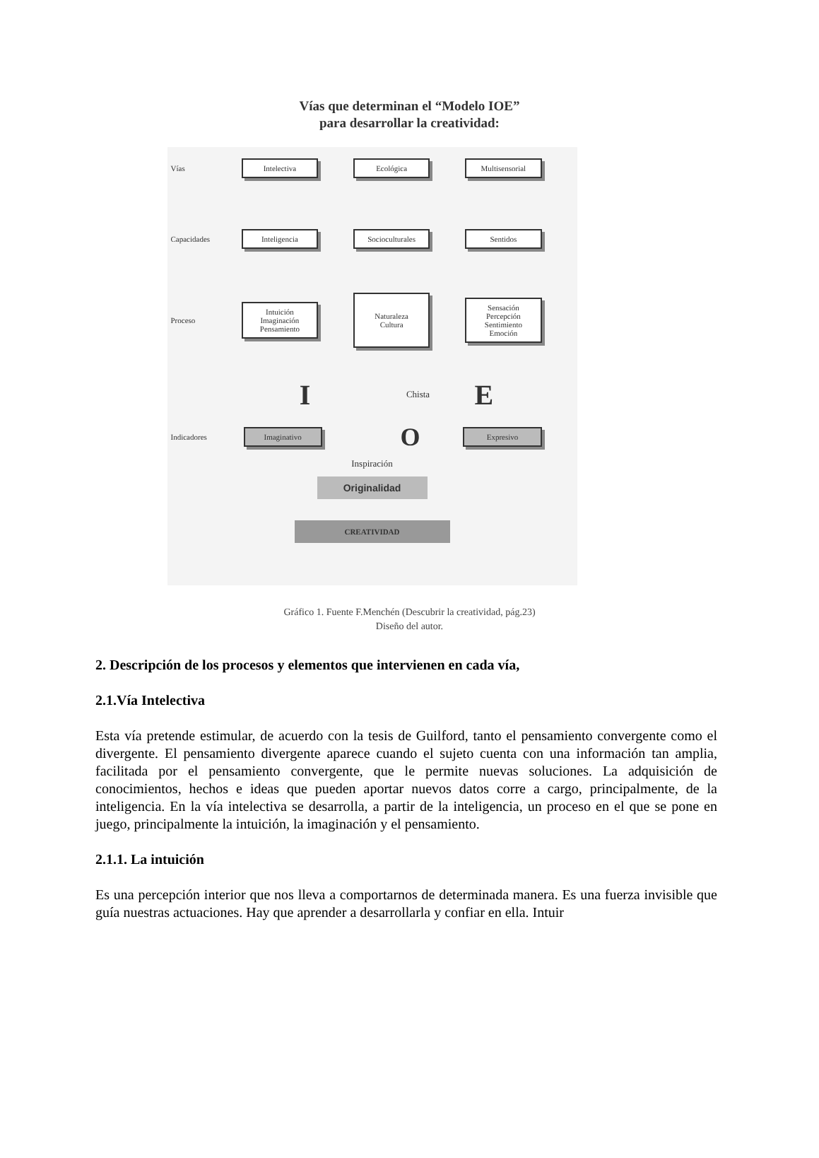Vías que determinan el “Modelo IOE”
para desarrollar la creatividad:
Vías Intelectiva Ecológica Multisensorial
Capacidades Inteligencia Socioculturales Sentidos
Proceso Intuición
Imaginación
Pensamiento Naturaleza
Cultura Sensación
Percepción
Sentimiento
Emoción
I Chista E
Indicadores Imaginativo O Expresivo
Inspiración
Originalidad
CREATIVIDAD
Gráfico 1. Fuente F.Menchén (Descubrir la creatividad, pág.23)
Diseño del autor.
2. Descripción de los procesos y elementos que intervienen en cada vía,
2.1.Vía Intelectiva
Esta vía pretende estimular, de acuerdo con la tesis de Guilford, tanto el pensamiento convergente como el divergente. El pensamiento divergente aparece cuando el sujeto cuenta con una información tan amplia, facilitada por el pensamiento convergente, que le permite nuevas soluciones. La adquisición de conocimientos, hechos e ideas que pueden aportar nuevos datos corre a cargo, principalmente, de la inteligencia. En la vía intelectiva se desarrolla, a partir de la inteligencia, un proceso en el que se pone en juego, principalmente la intuición, la imaginación y el pensamiento.
2.1.1. La intuición
Es una percepción interior que nos lleva a comportarnos de determinada manera. Es una fuerza invisible que guía nuestras actuaciones. Hay que aprender a desarrollarla y confiar en ella. Intuir